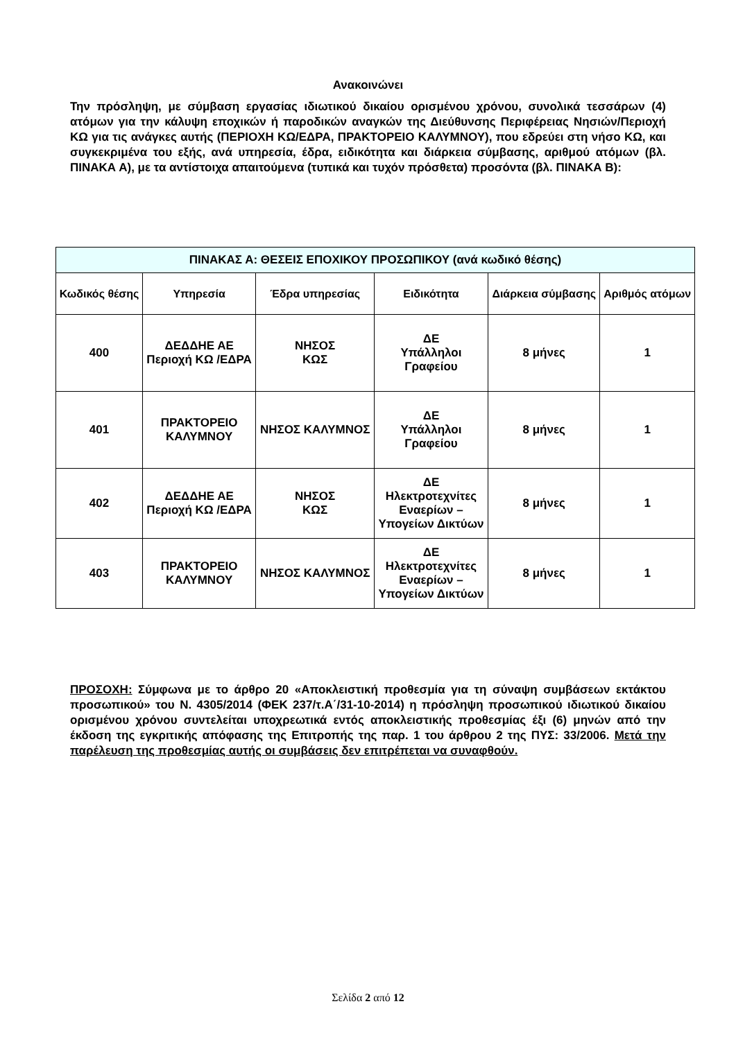Ανακοινώνει
Την πρόσληψη, με σύμβαση εργασίας ιδιωτικού δικαίου ορισμένου χρόνου, συνολικά τεσσάρων (4) ατόμων για την κάλυψη εποχικών ή παροδικών αναγκών της Διεύθυνσης Περιφέρειας Νησιών/Περιοχή ΚΩ για τις ανάγκες αυτής (ΠΕΡΙΟΧΗ ΚΩ/ΕΔΡΑ, ΠΡΑΚΤΟΡΕΙΟ ΚΑΛΥΜΝΟΥ), που εδρεύει στη νήσο ΚΩ, και συγκεκριμένα του εξής, ανά υπηρεσία, έδρα, ειδικότητα και διάρκεια σύμβασης, αριθμού ατόμων (βλ. ΠΙΝΑΚΑ Α), με τα αντίστοιχα απαιτούμενα (τυπικά και τυχόν πρόσθετα) προσόντα (βλ. ΠΙΝΑΚΑ Β):
| ΠΙΝΑΚΑΣ Α: ΘΕΣΕΙΣ ΕΠΟΧΙΚΟΥ ΠΡΟΣΩΠΙΚΟΥ (ανά κωδικό θέσης) | | | | | |
| --- | --- | --- | --- | --- | --- |
| Κωδικός θέσης | Υπηρεσία | Έδρα υπηρεσίας | Ειδικότητα | Διάρκεια σύμβασης | Αριθμός ατόμων |
| 400 | ΔΕΔΔΗΕ ΑΕ Περιοχή ΚΩ /ΕΔΡΑ | ΝΗΣΟΣ ΚΩΣ | ΔΕ Υπάλληλοι Γραφείου | 8 μήνες | 1 |
| 401 | ΠΡΑΚΤΟΡΕΙΟ ΚΑΛΥΜΝΟΥ | ΝΗΣΟΣ ΚΑΛΥΜΝΟΣ | ΔΕ Υπάλληλοι Γραφείου | 8 μήνες | 1 |
| 402 | ΔΕΔΔΗΕ ΑΕ Περιοχή ΚΩ /ΕΔΡΑ | ΝΗΣΟΣ ΚΩΣ | ΔΕ Ηλεκτροτεχνίτες Εναερίων – Υπογείων Δικτύων | 8 μήνες | 1 |
| 403 | ΠΡΑΚΤΟΡΕΙΟ ΚΑΛΥΜΝΟΥ | ΝΗΣΟΣ ΚΑΛΥΜΝΟΣ | ΔΕ Ηλεκτροτεχνίτες Εναερίων – Υπογείων Δικτύων | 8 μήνες | 1 |
ΠΡΟΣΟΧΗ: Σύμφωνα με το άρθρο 20 «Αποκλειστική προθεσμία για τη σύναψη συμβάσεων εκτάκτου προσωπικού» του Ν. 4305/2014 (ΦΕΚ 237/τ.Α΄/31-10-2014) η πρόσληψη προσωπικού ιδιωτικού δικαίου ορισμένου χρόνου συντελείται υποχρεωτικά εντός αποκλειστικής προθεσμίας έξι (6) μηνών από την έκδοση της εγκριτικής απόφασης της Επιτροπής της παρ. 1 του άρθρου 2 της ΠΥΣ: 33/2006. Μετά την παρέλευση της προθεσμίας αυτής οι συμβάσεις δεν επιτρέπεται να συναφθούν.
Σελίδα 2 από 12